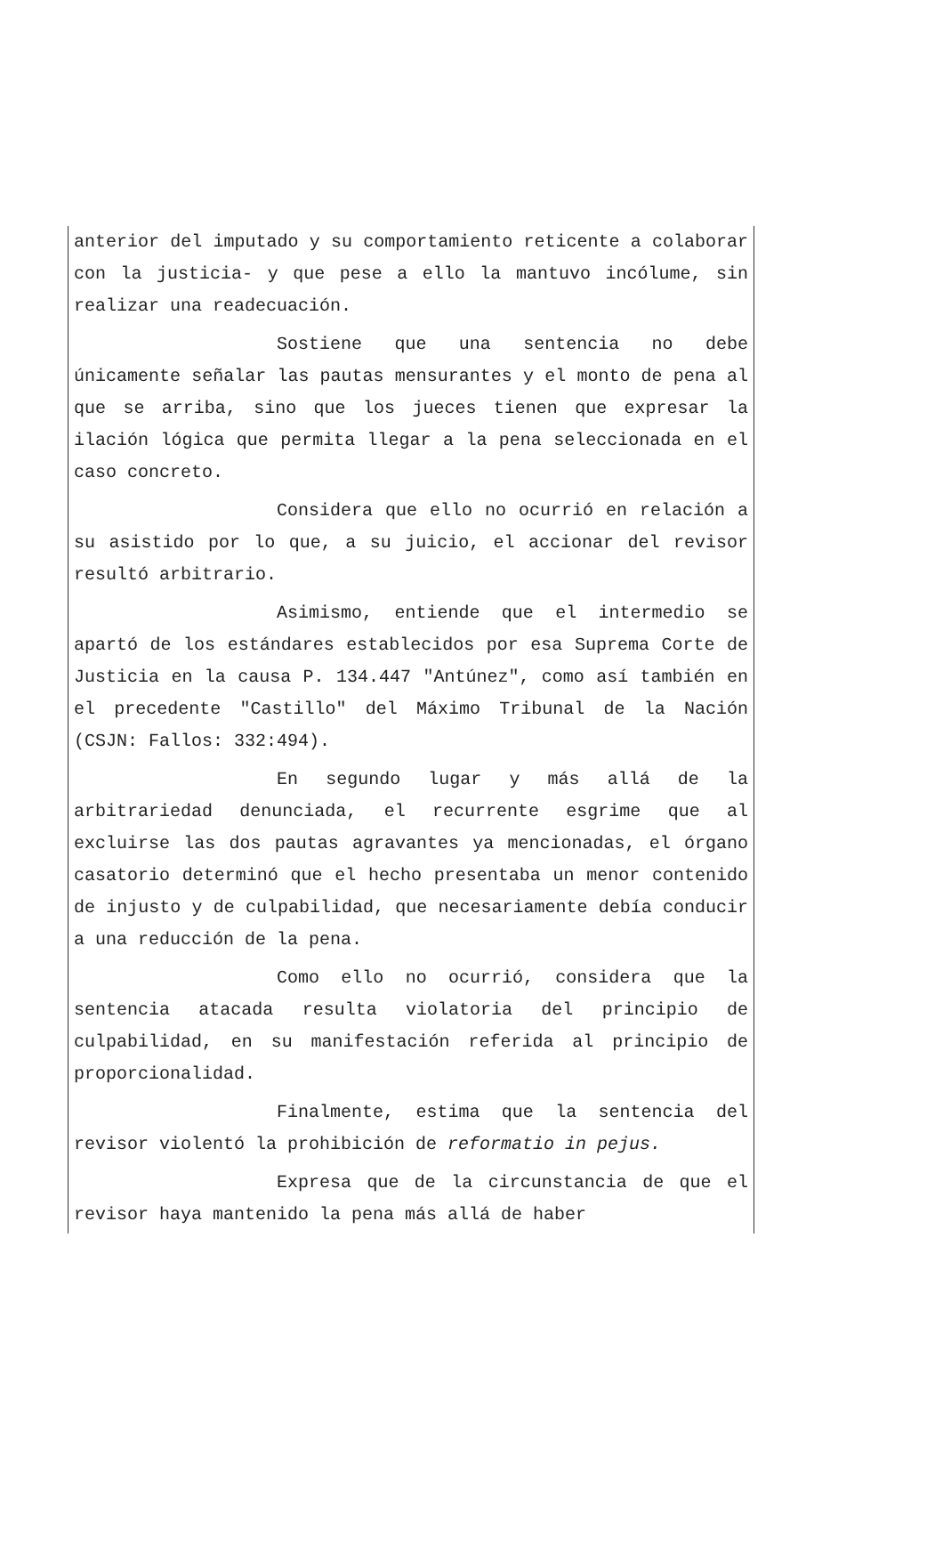anterior del imputado y su comportamiento reticente a colaborar con la justicia- y que pese a ello la mantuvo incólume, sin realizar una readecuación.
Sostiene que una sentencia no debe únicamente señalar las pautas mensurantes y el monto de pena al que se arriba, sino que los jueces tienen que expresar la ilación lógica que permita llegar a la pena seleccionada en el caso concreto.
Considera que ello no ocurrió en relación a su asistido por lo que, a su juicio, el accionar del revisor resultó arbitrario.
Asimismo, entiende que el intermedio se apartó de los estándares establecidos por esa Suprema Corte de Justicia en la causa P. 134.447 "Antúnez", como así también en el precedente "Castillo" del Máximo Tribunal de la Nación (CSJN: Fallos: 332:494).
En segundo lugar y más allá de la arbitrariedad denunciada, el recurrente esgrime que al excluirse las dos pautas agravantes ya mencionadas, el órgano casatorio determinó que el hecho presentaba un menor contenido de injusto y de culpabilidad, que necesariamente debía conducir a una reducción de la pena.
Como ello no ocurrió, considera que la sentencia atacada resulta violatoria del principio de culpabilidad, en su manifestación referida al principio de proporcionalidad.
Finalmente, estima que la sentencia del revisor violentó la prohibición de reformatio in pejus.
Expresa que de la circunstancia de que el revisor haya mantenido la pena más allá de haber